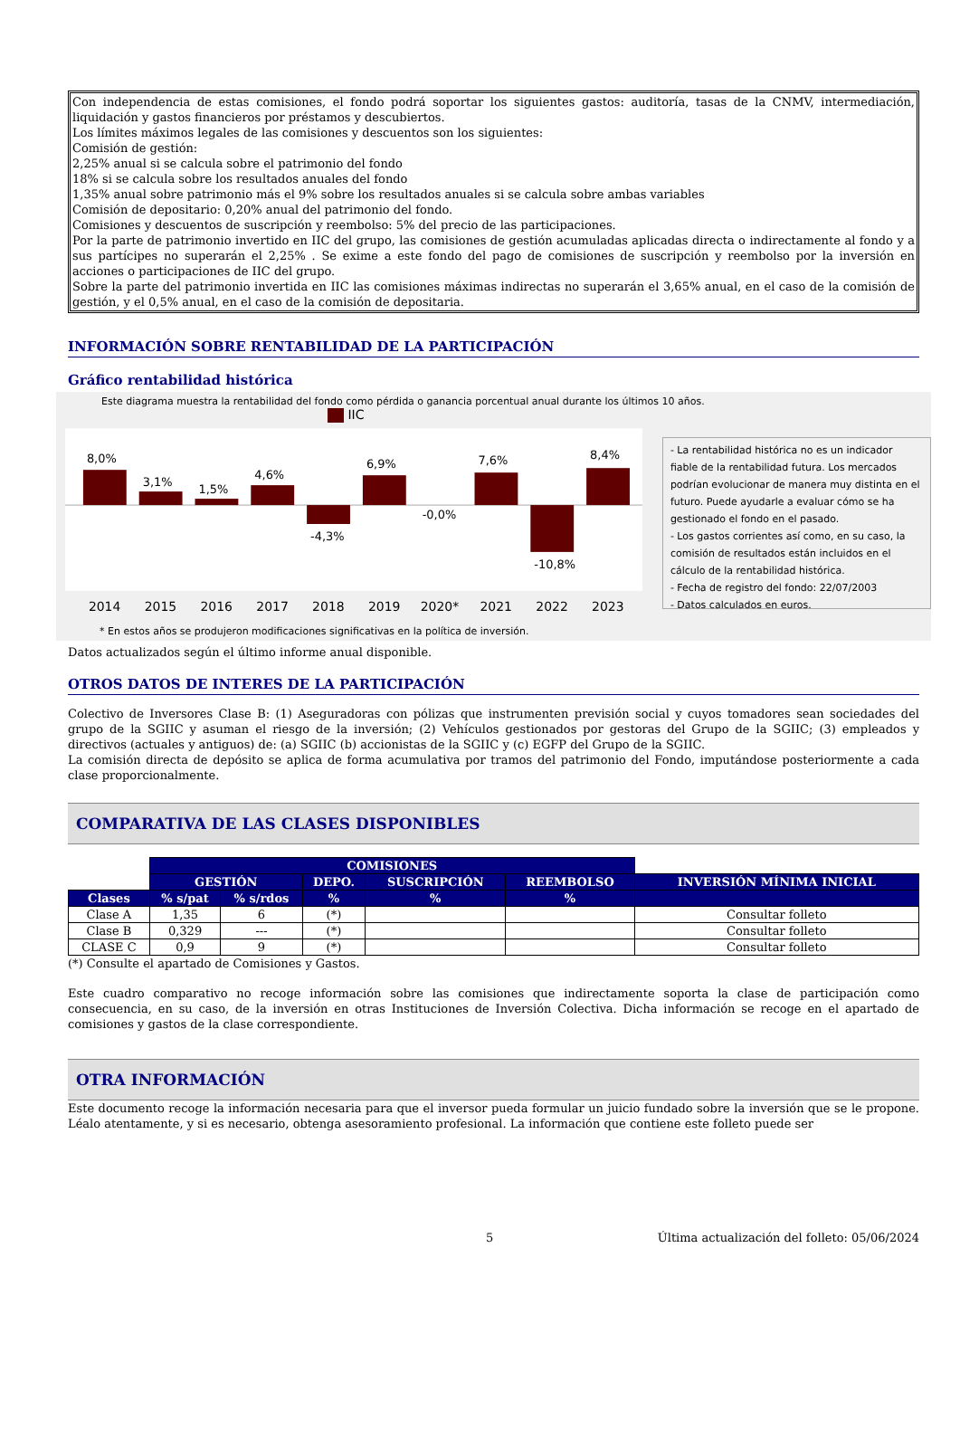Con independencia de estas comisiones, el fondo podrá soportar los siguientes gastos: auditoría, tasas de la CNMV, intermediación, liquidación y gastos financieros por préstamos y descubiertos.
Los límites máximos legales de las comisiones y descuentos son los siguientes:
Comisión de gestión:
2,25% anual si se calcula sobre el patrimonio del fondo
18% si se calcula sobre los resultados anuales del fondo
1,35% anual sobre patrimonio más el 9% sobre los resultados anuales si se calcula sobre ambas variables
Comisión de depositario: 0,20% anual del patrimonio del fondo.
Comisiones y descuentos de suscripción y reembolso: 5% del precio de las participaciones.
Por la parte de patrimonio invertido en IIC del grupo, las comisiones de gestión acumuladas aplicadas directa o indirectamente al fondo y a sus partícipes no superarán el 2,25% . Se exime a este fondo del pago de comisiones de suscripción y reembolso por la inversión en acciones o participaciones de IIC del grupo.
Sobre la parte del patrimonio invertida en IIC las comisiones máximas indirectas no superarán el 3,65% anual, en el caso de la comisión de gestión, y el 0,5% anual, en el caso de la comisión de depositaria.
INFORMACIÓN SOBRE RENTABILIDAD DE LA PARTICIPACIÓN
Gráfico rentabilidad histórica
Este diagrama muestra la rentabilidad del fondo como pérdida o ganancia porcentual anual durante los últimos 10 años.
IIC
8,0%
3,1%
1,5%
4,6%
-4,3%
6,9%
-0,0%
7,6%
-10,8%
8,4%
2014
2015
2016
2017
2018
2019
2020*
2021
2022
2023
- La rentabilidad histórica no es un indicador fiable de la rentabilidad futura. Los mercados podrían evolucionar de manera muy distinta en el futuro. Puede ayudarle a evaluar cómo se ha gestionado el fondo en el pasado.
- Los gastos corrientes así como, en su caso, la comisión de resultados están incluidos en el cálculo de la rentabilidad histórica.
- Fecha de registro del fondo: 22/07/2003
- Datos calculados en euros.
* En estos años se produjeron modificaciones significativas en la política de inversión.
Datos actualizados según el último informe anual disponible.
OTROS DATOS DE INTERES DE LA PARTICIPACIÓN
Colectivo de Inversores Clase B: (1) Aseguradoras con pólizas que instrumenten previsión social y cuyos tomadores sean sociedades del grupo de la SGIIC y asuman el riesgo de la inversión; (2) Vehículos gestionados por gestoras del Grupo de la SGIIC; (3) empleados y directivos (actuales y antiguos) de: (a) SGIIC (b) accionistas de la SGIIC y (c) EGFP del Grupo de la SGIIC.
La comisión directa de depósito se aplica de forma acumulativa por tramos del patrimonio del Fondo, imputándose posteriormente a cada clase proporcionalmente.
COMPARATIVA DE LAS CLASES DISPONIBLES
| | COMISIONES | | | | | |
| | GESTIÓN | | DEPO. | SUSCRIPCIÓN | REEMBOLSO | INVERSIÓN MÍNIMA INICIAL |
| Clases | % s/pat | % s/rdos | % | % | % | |
| Clase A | 1,35 | 6 | (*) | | | Consultar folleto |
| Clase B | 0,329 | --- | (*) | | | Consultar folleto |
| CLASE C | 0,9 | 9 | (*) | | | Consultar folleto |
(*) Consulte el apartado de Comisiones y Gastos.
Este cuadro comparativo no recoge información sobre las comisiones que indirectamente soporta la clase de participación como consecuencia, en su caso, de la inversión en otras Instituciones de Inversión Colectiva. Dicha información se recoge en el apartado de comisiones y gastos de la clase correspondiente.
OTRA INFORMACIÓN
Este documento recoge la información necesaria para que el inversor pueda formular un juicio fundado sobre la inversión que se le propone. Léalo atentamente, y si es necesario, obtenga asesoramiento profesional. La información que contiene este folleto puede ser
5 Última actualización del folleto: 05/06/2024